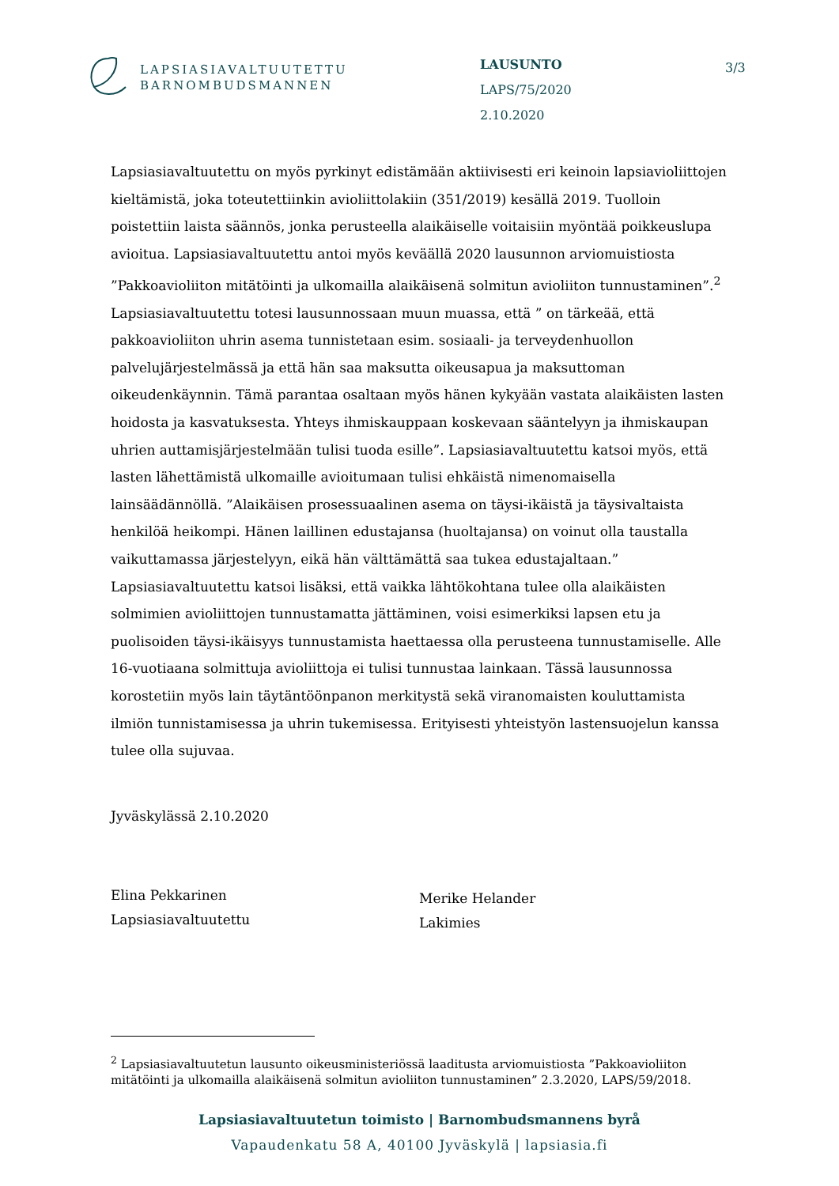LAPSIASIAVALTUUTETTU
BARNOMBUDSMANNEN
LAUSUNTO
LAPS/75/2020
2.10.2020
3/3
Lapsiasiavaltuutettu on myös pyrkinyt edistämään aktiivisesti eri keinoin lapsiavioliittojen kieltämistä, joka toteutettiinkin avioliittolakiin (351/2019) kesällä 2019. Tuolloin poistettiin laista säännös, jonka perusteella alaikäiselle voitaisiin myöntää poikkeuslupa avioitua. Lapsiasiavaltuutettu antoi myös keväällä 2020 lausunnon arviomuistiosta ”Pakkoavioliiton mitätöinti ja ulkomailla alaikäisenä solmitun avioliiton tunnustaminen”.<sup>2</sup> Lapsiasiavaltuutettu totesi lausunnossaan muun muassa, että ” on tärkeää, että pakkoavioliiton uhrin asema tunnistetaan esim. sosiaali- ja terveydenhuollon palvelujärjestelmässä ja että hän saa maksutta oikeusapua ja maksuttoman oikeudenkäynnin. Tämä parantaa osaltaan myös hänen kykyään vastata alaikäisten lasten hoidosta ja kasvatuksesta. Yhteys ihmiskauppaan koskevaan sääntelyyn ja ihmiskaupan uhrien auttamisjärjestelmään tulisi tuoda esille”. Lapsiasiavaltuutettu katsoi myös, että lasten lähettämistä ulkomaille avioitumaan tulisi ehkäistä nimenomaisella lainsäädännöllä. ”Alaikäisen prosessuaalinen asema on täysi-ikäistä ja täysivaltaista henkilöä heikompi. Hänen laillinen edustajansa (huoltajansa) on voinut olla taustalla vaikuttamassa järjestelyyn, eikä hän välttämättä saa tukea edustajaltaan.” Lapsiasiavaltuutettu katsoi lisäksi, että vaikka lähtökohtana tulee olla alaikäisten solmimien avioliittojen tunnustamatta jättäminen, voisi esimerkiksi lapsen etu ja puolisoiden täysi-ikäisyys tunnustamista haettaessa olla perusteena tunnustamiselle. Alle 16-vuotiaana solmittuja avioliittoja ei tulisi tunnustaa lainkaan. Tässä lausunnossa korostetiin myös lain täytäntöönpanon merkitystä sekä viranomaisten kouluttamista ilmiön tunnistamisessa ja uhrin tukemisessa. Erityisesti yhteistyön lastensuojelun kanssa tulee olla sujuvaa.
Jyväskylässä 2.10.2020
Elina Pekkarinen
Lapsiasiavaltuutettu
Merike Helander
Lakimies
<sup>2</sup> Lapsiasiavaltuutetun lausunto oikeusministeriössä laaditusta arviomuistiosta ”Pakkoavioliiton mitätöinti ja ulkomailla alaikäisenä solmitun avioliiton tunnustaminen” 2.3.2020, LAPS/59/2018.
Lapsiasiavaltuutetun toimisto | Barnombudsmannens byrå
Vapaudenkatu 58 A, 40100 Jyväskylä | lapsiasia.fi